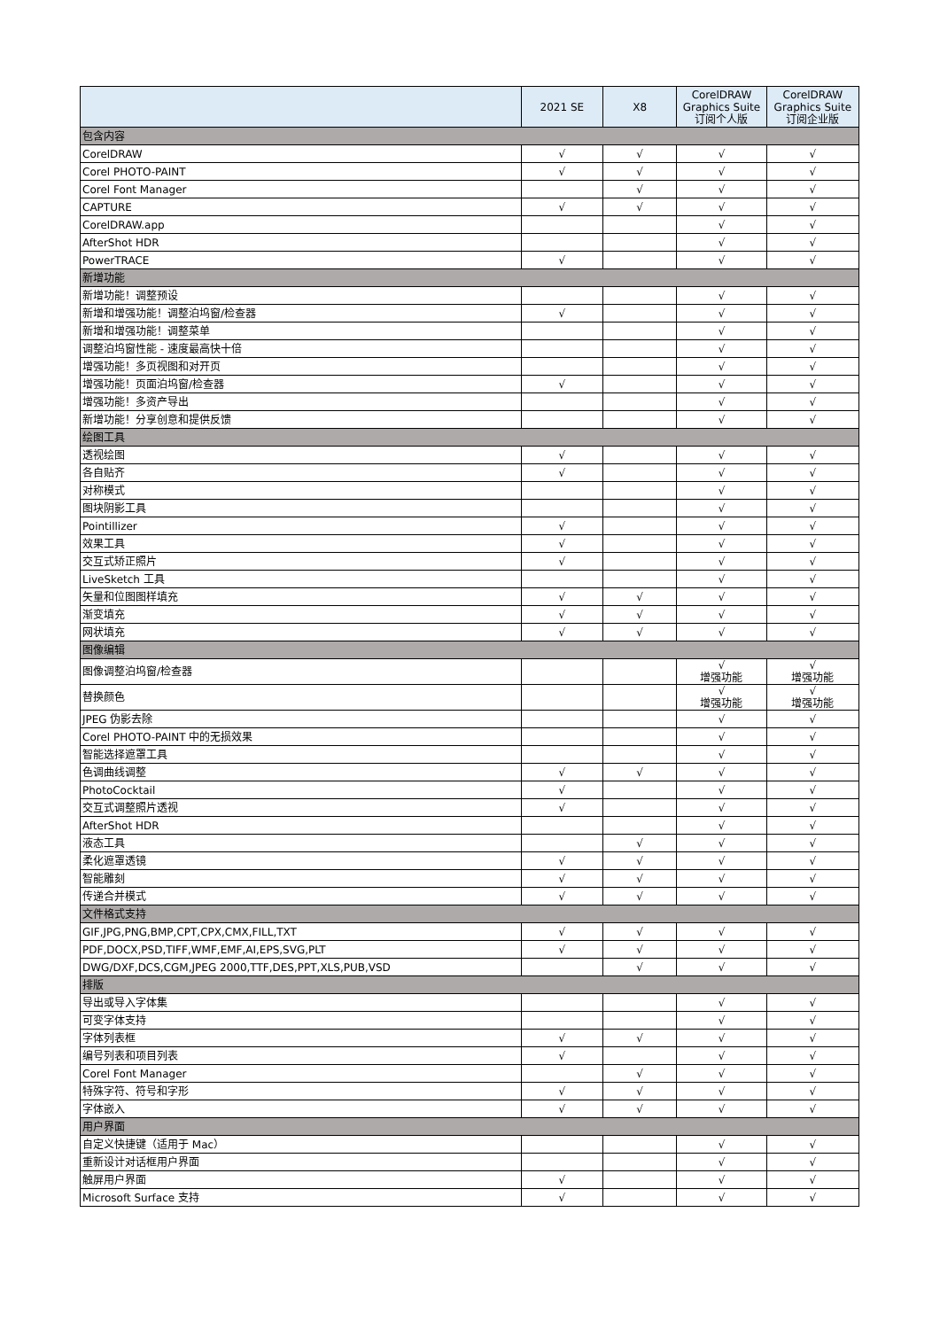| | 2021 SE | X8 | CorelDRAW Graphics Suite 订阅个人版 | CorelDRAW Graphics Suite 订阅企业版 |
| --- | --- | --- | --- | --- |
| 包含内容 | | | | |
| CorelDRAW | √ | √ | √ | √ |
| Corel PHOTO-PAINT | √ | √ | √ | √ |
| Corel Font Manager | | √ | √ | √ |
| CAPTURE | √ | √ | √ | √ |
| CorelDRAW.app | | | √ | √ |
| AfterShot HDR | | | √ | √ |
| PowerTRACE | √ | | √ | √ |
| 新增功能 | | | | |
| 新增功能！调整预设 | | | √ | √ |
| 新增和增强功能！调整泊坞窗/检查器 | √ | | √ | √ |
| 新增和增强功能！调整菜单 | | | √ | √ |
| 调整泊坞窗性能 - 速度最高快十倍 | | | √ | √ |
| 增强功能！多页视图和对开页 | | | √ | √ |
| 增强功能！页面泊坞窗/检查器 | √ | | √ | √ |
| 增强功能！多资产导出 | | | √ | √ |
| 新增功能！分享创意和提供反馈 | | | √ | √ |
| 绘图工具 | | | | |
| 透视绘图 | √ | | √ | √ |
| 各自贴齐 | √ | | √ | √ |
| 对称模式 | | | √ | √ |
| 图块阴影工具 | | | √ | √ |
| Pointillizer | √ | | √ | √ |
| 效果工具 | √ | | √ | √ |
| 交互式矫正照片 | √ | | √ | √ |
| LiveSketch 工具 | | | √ | √ |
| 矢量和位图图样填充 | √ | √ | √ | √ |
| 渐变填充 | √ | √ | √ | √ |
| 网状填充 | √ | √ | √ | √ |
| 图像编辑 | | | | |
| 图像调整泊坞窗/检查器 | | | √ 增强功能 | √ 增强功能 |
| 替换颜色 | | | √ 增强功能 | √ 增强功能 |
| JPEG 伪影去除 | | | √ | √ |
| Corel PHOTO-PAINT 中的无损效果 | | | √ | √ |
| 智能选择遮罩工具 | | | √ | √ |
| 色调曲线调整 | √ | √ | √ | √ |
| PhotoCocktail | √ | | √ | √ |
| 交互式调整照片透视 | √ | | √ | √ |
| AfterShot HDR | | | √ | √ |
| 液态工具 | | √ | √ | √ |
| 柔化遮罩透镜 | √ | √ | √ | √ |
| 智能雕刻 | √ | √ | √ | √ |
| 传递合并模式 | √ | √ | √ | √ |
| 文件格式支持 | | | | |
| GIF,JPG,PNG,BMP,CPT,CPX,CMX,FILL,TXT | √ | √ | √ | √ |
| PDF,DOCX,PSD,TIFF,WMF,EMF,AI,EPS,SVG,PLT | √ | √ | √ | √ |
| DWG/DXF,DCS,CGM,JPEG 2000,TTF,DES,PPT,XLS,PUB,VSD | | √ | √ | √ |
| 排版 | | | | |
| 导出或导入字体集 | | | √ | √ |
| 可变字体支持 | | | √ | √ |
| 字体列表框 | √ | √ | √ | √ |
| 编号列表和项目列表 | √ | | √ | √ |
| Corel Font Manager | | √ | √ | √ |
| 特殊字符、符号和字形 | √ | √ | √ | √ |
| 字体嵌入 | √ | √ | √ | √ |
| 用户界面 | | | | |
| 自定义快捷键（适用于 Mac） | | | √ | √ |
| 重新设计对话框用户界面 | | | √ | √ |
| 触屏用户界面 | √ | | √ | √ |
| Microsoft Surface 支持 | √ | | √ | √ |